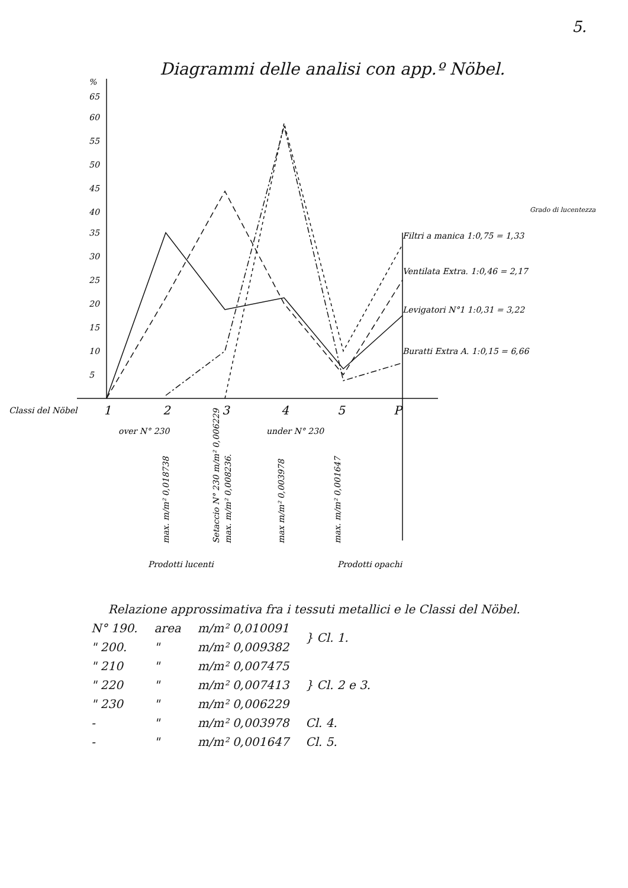5.
Diagrammi delle analisi con app.º Nöbel.
%
65
60
55
50
45
40
35
30
25
20
15
10
5
Grado di lucentezza
Filtri a manica 1:0,75 = 1,33
Ventilata Extra. 1:0,46 = 2,17
Levigatori N°1 1:0,31 = 3,22
Buratti Extra A. 1:0,15 = 6,66
Classi del Nöbel
1
2
3
4
5
P
over N° 230
under N° 230
max. m/m² 0,018738
Setaccio N° 230 m/m² 0,006229
max. m/m² 0,008236.
max m/m² 0,003978
max. m/m² 0,001647
Prodotti lucenti
Prodotti opachi
Relazione approssimativa fra i tessuti metallici e le Classi del Nöbel.
| N° 190. | area | m/m² 0,010091 | } Cl. 1. |
| " 200. | " | m/m² 0,009382 | |
| " 210 | " | m/m² 0,007475 | } Cl. 2 e 3. |
| " 220 | " | m/m² 0,007413 | |
| " 230 | " | m/m² 0,006229 | |
| - | " | m/m² 0,003978 | Cl. 4. |
| - | " | m/m² 0,001647 | Cl. 5. |